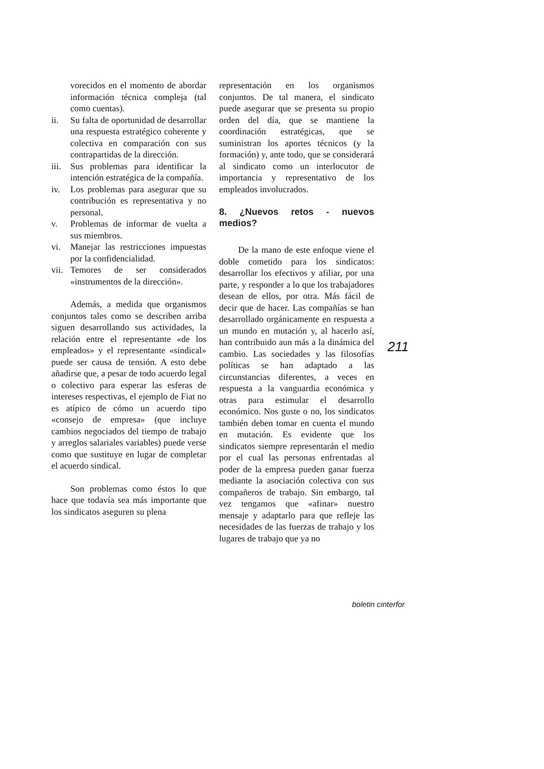vorecidos en el momento de abordar información técnica compleja (tal como cuentas).
ii. Su falta de oportunidad de desarrollar una respuesta estratégico coherente y colectiva en comparación con sus contrapartidas de la dirección.
iii. Sus problemas para identificar la intención estratégica de la compañía.
iv. Los problemas para asegurar que su contribución es representativa y no personal.
v. Problemas de informar de vuelta a sus miembros.
vi. Manejar las restricciones impuestas por la confidencialidad.
vii. Temores de ser considerados «instrumentos de la dirección».
Además, a medida que organismos conjuntos tales como se describen arriba siguen desarrollando sus actividades, la relación entre el representante «de los empleados» y el representante «sindical» puede ser causa de tensión. A esto debe añadirse que, a pesar de todo acuerdo legal o colectivo para esperar las esferas de intereses respectivas, el ejemplo de Fiat no es atípico de cómo un acuerdo tipo «consejo de empresa» (que incluye cambios negociados del tiempo de trabajo y arreglos salariales variables) puede verse como que sustituye en lugar de completar el acuerdo sindical.
Son problemas como éstos lo que hace que todavía sea más importante que los sindicatos aseguren su plena
representación en los organismos conjuntos. De tal manera, el sindicato puede asegurar que se presenta su propio orden del día, que se mantiene la coordinación estratégicas, que se suministran los aportes técnicos (y la formación) y, ante todo, que se considerará al sindicato como un interlocutor de importancia y representativo de los empleados involucrados.
8. ¿Nuevos retos - nuevos medios?
De la mano de este enfoque viene el doble cometido para los sindicatos: desarrollar los efectivos y afiliar, por una parte, y responder a lo que los trabajadores desean de ellos, por otra. Más fácil de decir que de hacer. Las compañías se han desarrollado orgánicamente en respuesta a un mundo en mutación y, al hacerlo así, han contribuido aun más a la dinámica del cambio. Las sociedades y las filosofías políticas se han adaptado a las circunstancias diferentes, a veces en respuesta a la vanguardia económica y otras para estimular el desarrollo económico. Nos guste o no, los sindicatos también deben tomar en cuenta el mundo en mutación. Es evidente que los sindicatos siempre representarán el medio por el cual las personas enfrentadas al poder de la empresa pueden ganar fuerza mediante la asociación colectiva con sus compañeros de trabajo. Sin embargo, tal vez tengamos que «afinar» nuestro mensaje y adaptarlo para que refleje las necesidades de las fuerzas de trabajo y los lugares de trabajo que ya no
211
boletin cinterfor